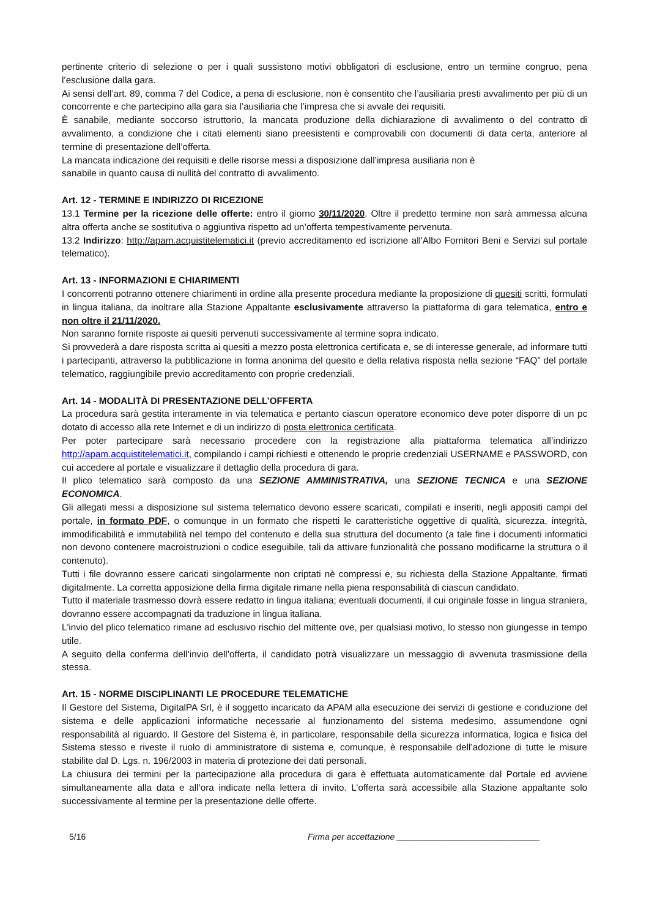pertinente criterio di selezione o per i quali sussistono motivi obbligatori di esclusione, entro un termine congruo, pena l’esclusione dalla gara.
Ai sensi dell’art. 89, comma 7 del Codice, a pena di esclusione, non è consentito che l’ausiliaria presti avvalimento per più di un concorrente e che partecipino alla gara sia l’ausiliaria che l’impresa che si avvale dei requisiti.
È sanabile, mediante soccorso istruttorio, la mancata produzione della dichiarazione di avvalimento o del contratto di avvalimento, a condizione che i citati elementi siano preesistenti e comprovabili con documenti di data certa, anteriore al termine di presentazione dell’offerta.
La mancata indicazione dei requisiti e delle risorse messi a disposizione dall’impresa ausiliaria non è
sanabile in quanto causa di nullità del contratto di avvalimento.
Art. 12 - TERMINE E INDIRIZZO DI RICEZIONE
13.1 Termine per la ricezione delle offerte: entro il giorno 30/11/2020. Oltre il predetto termine non sarà ammessa alcuna altra offerta anche se sostitutiva o aggiuntiva rispetto ad un’offerta tempestivamente pervenuta.
13.2 Indirizzo: http://apam.acquistitelematici.it (previo accreditamento ed iscrizione all'Albo Fornitori Beni e Servizi sul portale telematico).
Art. 13 - INFORMAZIONI E CHIARIMENTI
I concorrenti potranno ottenere chiarimenti in ordine alla presente procedura mediante la proposizione di quesiti scritti, formulati in lingua italiana, da inoltrare alla Stazione Appaltante esclusivamente attraverso la piattaforma di gara telematica, entro e non oltre il 21/11/2020.
Non saranno fornite risposte ai quesiti pervenuti successivamente al termine sopra indicato.
Si provvederà a dare risposta scritta ai quesiti a mezzo posta elettronica certificata e, se di interesse generale, ad informare tutti i partecipanti, attraverso la pubblicazione in forma anonima del quesito e della relativa risposta nella sezione “FAQ” del portale telematico, raggiungibile previo accreditamento con proprie credenziali.
Art. 14 - MODALITÀ DI PRESENTAZIONE DELL’OFFERTA
La procedura sarà gestita interamente in via telematica e pertanto ciascun operatore economico deve poter disporre di un pc dotato di accesso alla rete Internet e di un indirizzo di posta elettronica certificata.
Per poter partecipare sarà necessario procedere con la registrazione alla piattaforma telematica all’indirizzo http://apam.acquistitelematici.it, compilando i campi richiesti e ottenendo le proprie credenziali USERNAME e PASSWORD, con cui accedere al portale e visualizzare il dettaglio della procedura di gara.
Il plico telematico sarà composto da una SEZIONE AMMINISTRATIVA, una SEZIONE TECNICA e una SEZIONE ECONOMICA.
Gli allegati messi a disposizione sul sistema telematico devono essere scaricati, compilati e inseriti, negli appositi campi del portale, in formato PDF, o comunque in un formato che rispetti le caratteristiche oggettive di qualità, sicurezza, integrità, immodificabilità e immutabilità nel tempo del contenuto e della sua struttura del documento (a tale fine i documenti informatici non devono contenere macroistruzioni o codice eseguibile, tali da attivare funzionalità che possano modificarne la struttura o il contenuto).
Tutti i file dovranno essere caricati singolarmente non criptati nè compressi e, su richiesta della Stazione Appaltante, firmati digitalmente. La corretta apposizione della firma digitale rimane nella piena responsabilità di ciascun candidato.
Tutto il materiale trasmesso dovrà essere redatto in lingua italiana; eventuali documenti, il cui originale fosse in lingua straniera, dovranno essere accompagnati da traduzione in lingua italiana.
L'invio del plico telematico rimane ad esclusivo rischio del mittente ove, per qualsiasi motivo, lo stesso non giungesse in tempo utile.
A seguito della conferma dell’invio dell’offerta, il candidato potrà visualizzare un messaggio di avvenuta trasmissione della stessa.
Art. 15 - NORME DISCIPLINANTI LE PROCEDURE TELEMATICHE
Il Gestore del Sistema, DigitalPA Srl, è il soggetto incaricato da APAM alla esecuzione dei servizi di gestione e conduzione del sistema e delle applicazioni informatiche necessarie al funzionamento del sistema medesimo, assumendone ogni responsabilità al riguardo. Il Gestore del Sistema è, in particolare, responsabile della sicurezza informatica, logica e fisica del Sistema stesso e riveste il ruolo di amministratore di sistema e, comunque, è responsabile dell’adozione di tutte le misure stabilite dal D. Lgs. n. 196/2003 in materia di protezione dei dati personali.
La chiusura dei termini per la partecipazione alla procedura di gara è effettuata automaticamente dal Portale ed avviene simultaneamente alla data e all’ora indicate nella lettera di invito. L’offerta sarà accessibile alla Stazione appaltante solo successivamente al termine per la presentazione delle offerte.
5/16 Firma per accettazione ______________________________